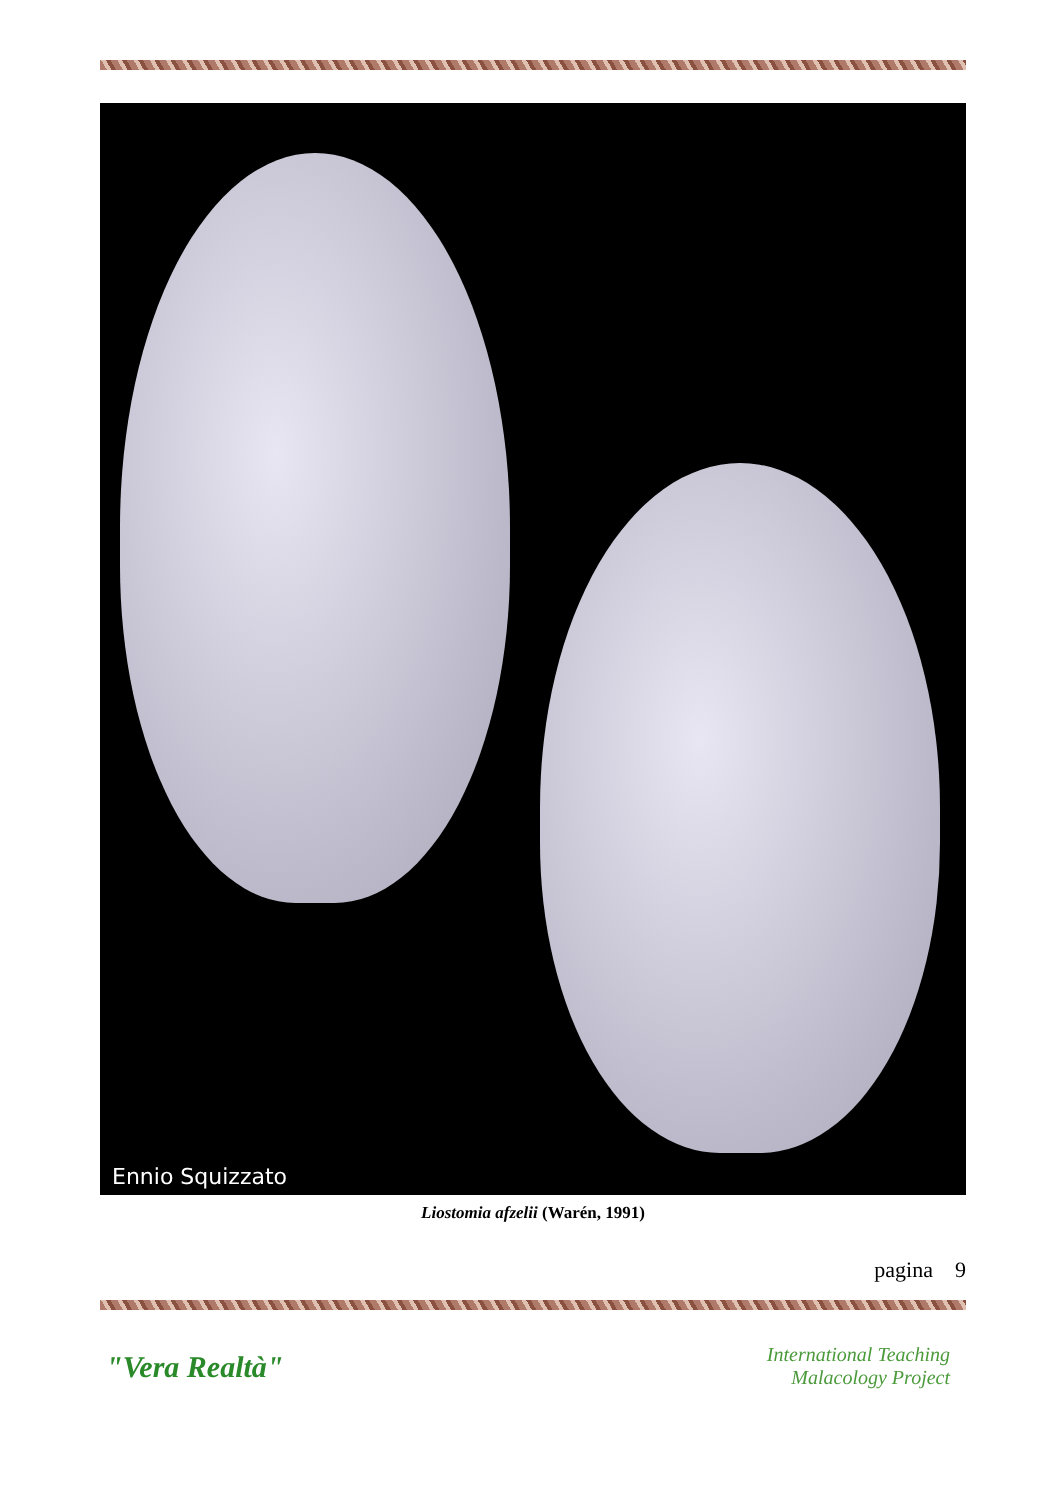Ennio Squizzato
Liostomia afzelii (Warén, 1991)
pagina 9
"Vera Realtà"
International Teaching
Malacology Project